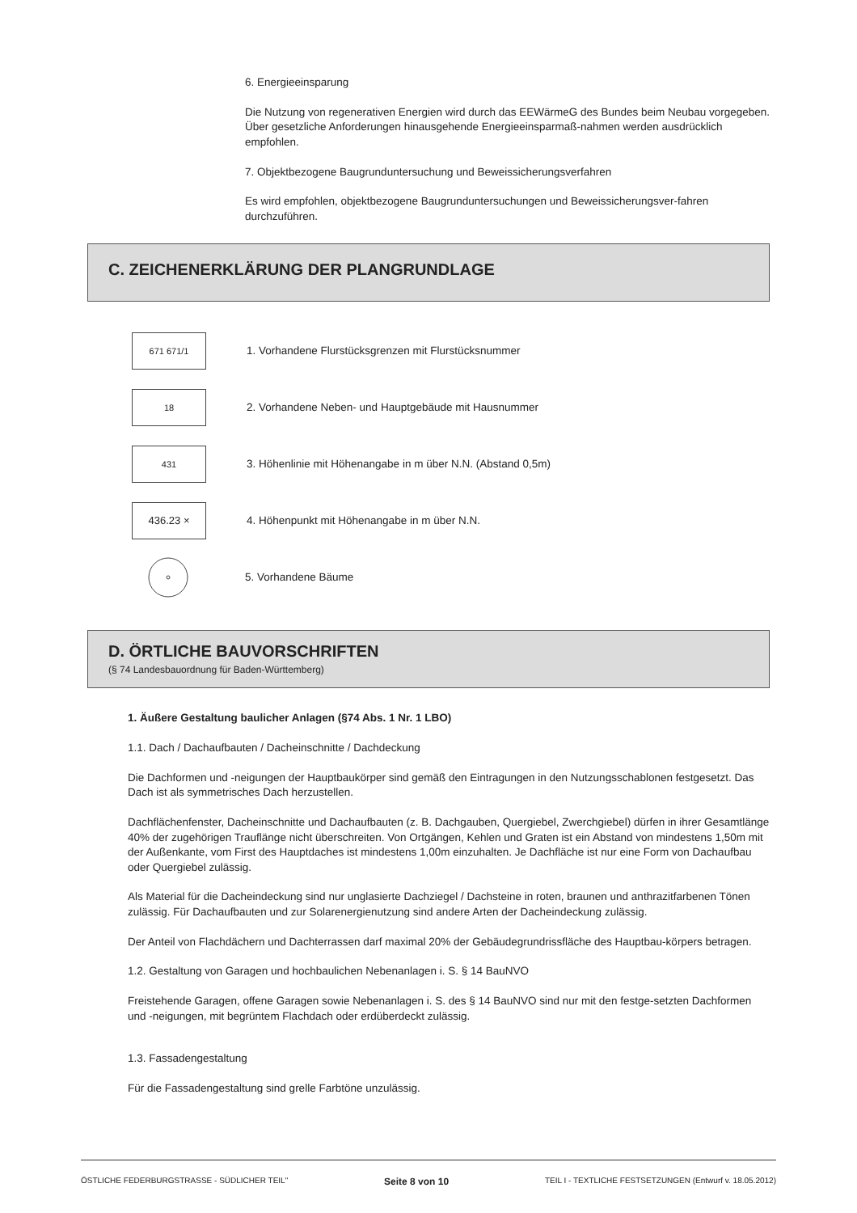6. Energieeinsparung
Die Nutzung von regenerativen Energien wird durch das EEWärmeG des Bundes beim Neubau vorgegeben. Über gesetzliche Anforderungen hinausgehende Energieeinsparmaß-nahmen werden ausdrücklich empfohlen.
7. Objektbezogene Baugrunduntersuchung und Beweissicherungsverfahren
Es wird empfohlen, objektbezogene Baugrunduntersuchungen und Beweissicherungsver-fahren durchzuführen.
C. ZEICHENERKLÄRUNG DER PLANGRUNDLAGE
671 671/1
1. Vorhandene Flurstücksgrenzen mit Flurstücksnummer
18
2. Vorhandene Neben- und Hauptgebäude mit Hausnummer
431
3. Höhenlinie mit Höhenangabe in m über N.N. (Abstand 0,5m)
436.23 ×
4. Höhenpunkt mit Höhenangabe in m über N.N.
5. Vorhandene Bäume
D. ÖRTLICHE BAUVORSCHRIFTEN
(§ 74 Landesbauordnung für Baden-Württemberg)
1. Äußere Gestaltung baulicher Anlagen (§74 Abs. 1 Nr. 1 LBO)
1.1. Dach / Dachaufbauten / Dacheinschnitte / Dachdeckung
Die Dachformen und -neigungen der Hauptbaukörper sind gemäß den Eintragungen in den Nutzungsschablonen festgesetzt. Das Dach ist als symmetrisches Dach herzustellen.
Dachflächenfenster, Dacheinschnitte und Dachaufbauten (z. B. Dachgauben, Quergiebel, Zwerchgiebel) dürfen in ihrer Gesamtlänge 40% der zugehörigen Trauflänge nicht überschreiten. Von Ortgängen, Kehlen und Graten ist ein Abstand von mindestens 1,50m mit der Außenkante, vom First des Hauptdaches ist mindestens 1,00m einzuhalten. Je Dachfläche ist nur eine Form von Dachaufbau oder Quergiebel zulässig.
Als Material für die Dacheindeckung sind nur unglasierte Dachziegel / Dachsteine in roten, braunen und anthrazitfarbenen Tönen zulässig. Für Dachaufbauten und zur Solarenergienutzung sind andere Arten der Dacheindeckung zulässig.
Der Anteil von Flachdächern und Dachterrassen darf maximal 20% der Gebäudegrundrissfläche des Hauptbau-körpers betragen.
1.2. Gestaltung von Garagen und hochbaulichen Nebenanlagen i. S. § 14 BauNVO
Freistehende Garagen, offene Garagen sowie Nebenanlagen i. S. des § 14 BauNVO sind nur mit den festge-setzten Dachformen und -neigungen, mit begrüntem Flachdach oder erdüberdeckt zulässig.
1.3. Fassadengestaltung
Für die Fassadengestaltung sind grelle Farbtöne unzulässig.
ÖSTLICHE FEDERBURGSTRASSE - SÜDLICHER TEIL" Seite 8 von 10 TEIL I - TEXTLICHE FESTSETZUNGEN (Entwurf v. 18.05.2012)